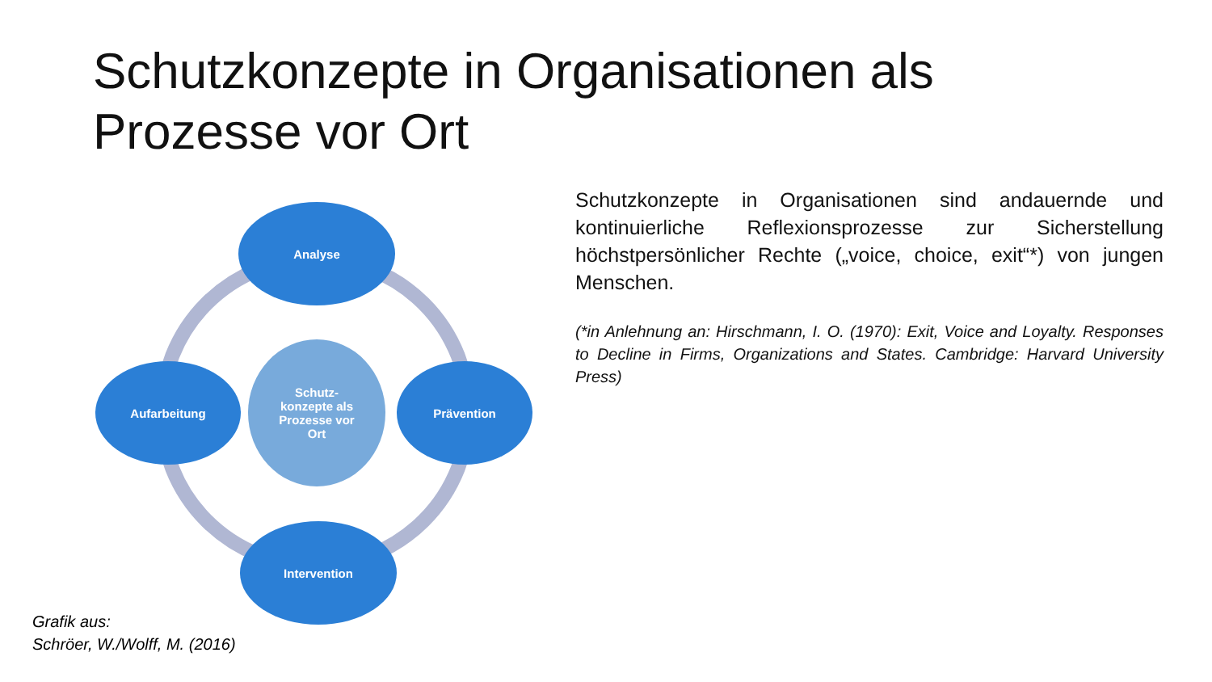Schutzkonzepte in Organisationen als
Prozesse vor Ort
Analyse
Aufarbeitung
Schutz-
konzepte als
Prozesse vor
Ort
Prävention
Intervention
Schutzkonzepte in Organisationen sind andauernde und kontinuierliche Reflexionsprozesse zur Sicherstellung höchstpersönlicher Rechte („voice, choice, exit“*) von jungen Menschen.
(*in Anlehnung an: Hirschmann, I. O. (1970): Exit, Voice and Loyalty. Responses to Decline in Firms, Organizations and States. Cambridge: Harvard University Press)
Grafik aus:
Schröer, W./Wolff, M. (2016)